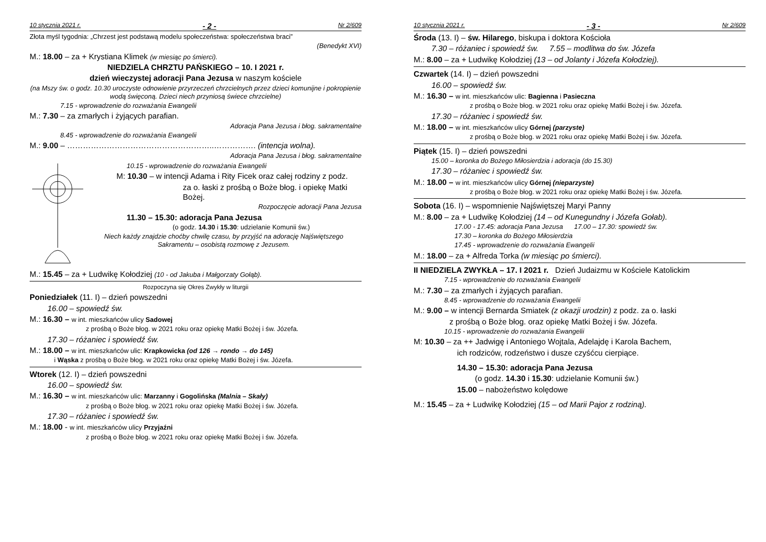10 stycznia 2021 r. - 2 - Nr 2/609
Złota myśl tygodnia: „Chrzest jest podstawą modelu społeczeństwa: społeczeństwa braci”
(Benedykt XVI)
M.: 18.00 – za + Krystiana Klimek (w miesiąc po śmierci).
NIEDZIELA CHRZTU PAŃSKIEGO – 10. I 2021 r.
dzień wieczystej adoracji Pana Jezusa w naszym kościele
(na Mszy św. o godz. 10.30 uroczyste odnowienie przyrzeczeń chrzcielnych przez dzieci komunijne i pokropienie wodą święconą. Dzieci niech przyniosą świece chrzcielne)
7.15 - wprowadzenie do rozważania Ewangelii
M.: 7.30 – za zmarłych i żyjących parafian.
Adoracja Pana Jezusa i błog. sakramentalne
8.45 - wprowadzenie do rozważania Ewangelii
M.: 9.00 – ………………………………………………..……………. (intencja wolna).
Adoracja Pana Jezusa i błog. sakramentalne
10.15 - wprowadzenie do rozważania Ewangelii
M: 10.30 – w intencji Adama i Rity Ficek oraz całej rodziny z podz.
za o. łaski z prośbą o Boże błog. i opiekę Matki Bożej.
Rozpoczęcie adoracji Pana Jezusa
11.30 – 15.30: adoracja Pana Jezusa
(o godz. 14.30 i 15.30: udzielanie Komunii św.)
Niech każdy znajdzie choćby chwilę czasu, by przyjść na adorację Najświętszego Sakramentu – osobistą rozmowę z Jezusem.
M.: 15.45 – za + Ludwikę Kołodziej (10 - od Jakuba i Małgorzaty Gołąb).
Rozpoczyna się Okres Zwykły w liturgii
Poniedziałek (11. I) – dzień powszedni
16.00 – spowiedź św.
M.: 16.30 – w int. mieszkańców ulicy Sadowej
z prośbą o Boże błog. w 2021 roku oraz opiekę Matki Bożej i św. Józefa.
17.30 – różaniec i spowiedź św.
M.: 18.00 – w int. mieszkańców ulic: Krapkowicka (od 126 → rondo → do 145)
i Wąska z prośbą o Boże błog. w 2021 roku oraz opiekę Matki Bożej i św. Józefa.
Wtorek (12. I) – dzień powszedni
16.00 – spowiedź św.
M.: 16.30 – w int. mieszkańców ulic: Marzanny i Gogolińska (Malnia – Skały)
z prośbą o Boże błog. w 2021 roku oraz opiekę Matki Bożej i św. Józefa.
17.30 – różaniec i spowiedź św.
M.: 18.00 - w int. mieszkańców ulicy Przyjaźni
z prośbą o Boże błog. w 2021 roku oraz opiekę Matki Bożej i św. Józefa.
10 stycznia 2021 r. - 3 - Nr 2/609
Środa (13. I) – św. Hilarego, biskupa i doktora Kościoła
7.30 – różaniec i spowiedź św. 7.55 – modlitwa do św. Józefa
M.: 8.00 – za + Ludwikę Kołodziej (13 – od Jolanty i Józefa Kołodziej).
Czwartek (14. I) – dzień powszedni
16.00 – spowiedź św.
M.: 16.30 – w int. mieszkańców ulic: Bagienna i Pasieczna
z prośbą o Boże błog. w 2021 roku oraz opiekę Matki Bożej i św. Józefa.
17.30 – różaniec i spowiedź św.
M.: 18.00 – w int. mieszkańców ulicy Górnej (parzyste)
z prośbą o Boże błog. w 2021 roku oraz opiekę Matki Bożej i św. Józefa.
Piątek (15. I) – dzień powszedni
15.00 – koronka do Bożego Miłosierdzia i adoracja (do 15.30)
17.30 – różaniec i spowiedź św.
M.: 18.00 – w int. mieszkańców ulicy Górnej (nieparzyste)
z prośbą o Boże błog. w 2021 roku oraz opiekę Matki Bożej i św. Józefa.
Sobota (16. I) – wspomnienie Najświętszej Maryi Panny
M.: 8.00 – za + Ludwikę Kołodziej (14 – od Kunegundny i Józefa Gołab).
17.00 - 17.45: adoracja Pana Jezusa 17.00 – 17.30: spowiedź św.
17.30 – koronka do Bożego Miłosierdzia
17.45 - wprowadzenie do rozważania Ewangelii
M.: 18.00 – za + Alfreda Torka (w miesiąc po śmierci).
II NIEDZIELA ZWYKŁA – 17. I 2021 r. Dzień Judaizmu w Kościele Katolickim
7.15 - wprowadzenie do rozważania Ewangelii
M.: 7.30 – za zmarłych i żyjących parafian.
8.45 - wprowadzenie do rozważania Ewangelii
M.: 9.00 – w intencji Bernarda Smiatek (z okazji urodzin) z podz. za o. łaski
z prośbą o Boże błog. oraz opiekę Matki Bożej i św. Józefa.
10.15 - wprowadzenie do rozważania Ewangelii
M: 10.30 – za ++ Jadwigę i Antoniego Wojtala, Adelajdę i Karola Bachem,
ich rodziców, rodzeństwo i dusze czyśćcu cierpiące.
14.30 – 15.30: adoracja Pana Jezusa
(o godz. 14.30 i 15.30: udzielanie Komunii św.)
15.00 – nabożeństwo kolędowe
M.: 15.45 – za + Ludwikę Kołodziej (15 – od Marii Pajor z rodziną).